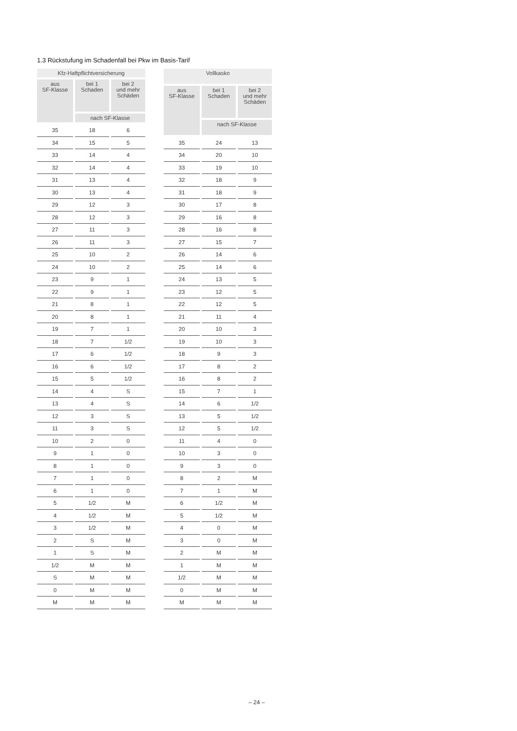1.3 Rückstufung im Schadenfall bei Pkw im Basis-Tarif
| Kfz-Haftpflichtversicherung | | |
| --- | --- | --- |
| aus SF-Klasse | bei 1 Schaden | bei 2 und mehr Schäden |
| | nach SF-Klasse | |
| 35 | 18 | 6 |
| 34 | 15 | 5 |
| 33 | 14 | 4 |
| 32 | 14 | 4 |
| 31 | 13 | 4 |
| 30 | 13 | 4 |
| 29 | 12 | 3 |
| 28 | 12 | 3 |
| 27 | 11 | 3 |
| 26 | 11 | 3 |
| 25 | 10 | 2 |
| 24 | 10 | 2 |
| 23 | 9 | 1 |
| 22 | 9 | 1 |
| 21 | 8 | 1 |
| 20 | 8 | 1 |
| 19 | 7 | 1 |
| 18 | 7 | 1/2 |
| 17 | 6 | 1/2 |
| 16 | 6 | 1/2 |
| 15 | 5 | 1/2 |
| 14 | 4 | S |
| 13 | 4 | S |
| 12 | 3 | S |
| 11 | 3 | S |
| 10 | 2 | 0 |
| 9 | 1 | 0 |
| 8 | 1 | 0 |
| 7 | 1 | 0 |
| 6 | 1 | 0 |
| 5 | 1/2 | M |
| 4 | 1/2 | M |
| 3 | 1/2 | M |
| 2 | S | M |
| 1 | S | M |
| 1/2 | M | M |
| S | M | M |
| 0 | M | M |
| M | M | M |
| Vollkasko | | |
| --- | --- | --- |
| aus SF-Klasse | bei 1 Schaden | bei 2 und mehr Schäden |
| | nach SF-Klasse | |
| 35 | 24 | 13 |
| 34 | 20 | 10 |
| 33 | 19 | 10 |
| 32 | 18 | 9 |
| 31 | 18 | 9 |
| 30 | 17 | 8 |
| 29 | 16 | 8 |
| 28 | 16 | 8 |
| 27 | 15 | 7 |
| 26 | 14 | 6 |
| 25 | 14 | 6 |
| 24 | 13 | 5 |
| 23 | 12 | 5 |
| 22 | 12 | 5 |
| 21 | 11 | 4 |
| 20 | 10 | 3 |
| 19 | 10 | 3 |
| 18 | 9 | 3 |
| 17 | 8 | 2 |
| 16 | 8 | 2 |
| 15 | 7 | 1 |
| 14 | 6 | 1/2 |
| 13 | 5 | 1/2 |
| 12 | 5 | 1/2 |
| 11 | 4 | 0 |
| 10 | 3 | 0 |
| 9 | 3 | 0 |
| 8 | 2 | M |
| 7 | 1 | M |
| 6 | 1/2 | M |
| 5 | 1/2 | M |
| 4 | 0 | M |
| 3 | 0 | M |
| 2 | M | M |
| 1 | M | M |
| 1/2 | M | M |
| 0 | M | M |
| M | M | M |
– 24 –